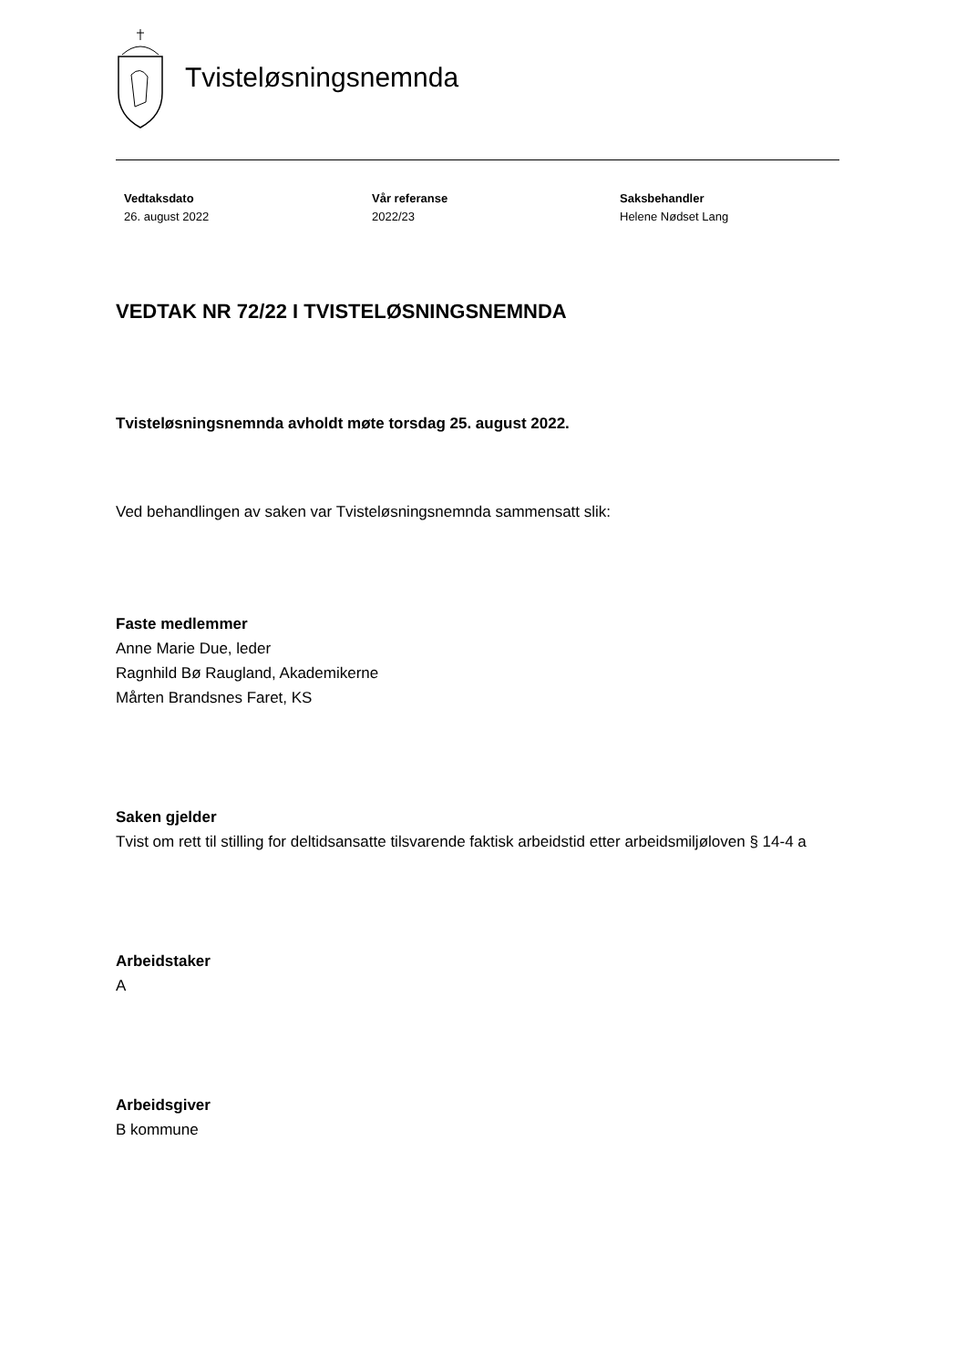Tvisteløsningsnemnda
Vedtaksdato
26. august 2022
Vår referanse
2022/23
Saksbehandler
Helene Nødset Lang
VEDTAK NR 72/22 I TVISTELØSNINGSNEMNDA
Tvisteløsningsnemnda avholdt møte torsdag 25. august 2022.
Ved behandlingen av saken var Tvisteløsningsnemnda sammensatt slik:
Faste medlemmer
Anne Marie Due, leder
Ragnhild Bø Raugland, Akademikerne
Mårten Brandsnes Faret, KS
Saken gjelder
Tvist om rett til stilling for deltidsansatte tilsvarende faktisk arbeidstid etter arbeidsmiljøloven § 14-4 a
Arbeidstaker
A
Arbeidsgiver
B kommune